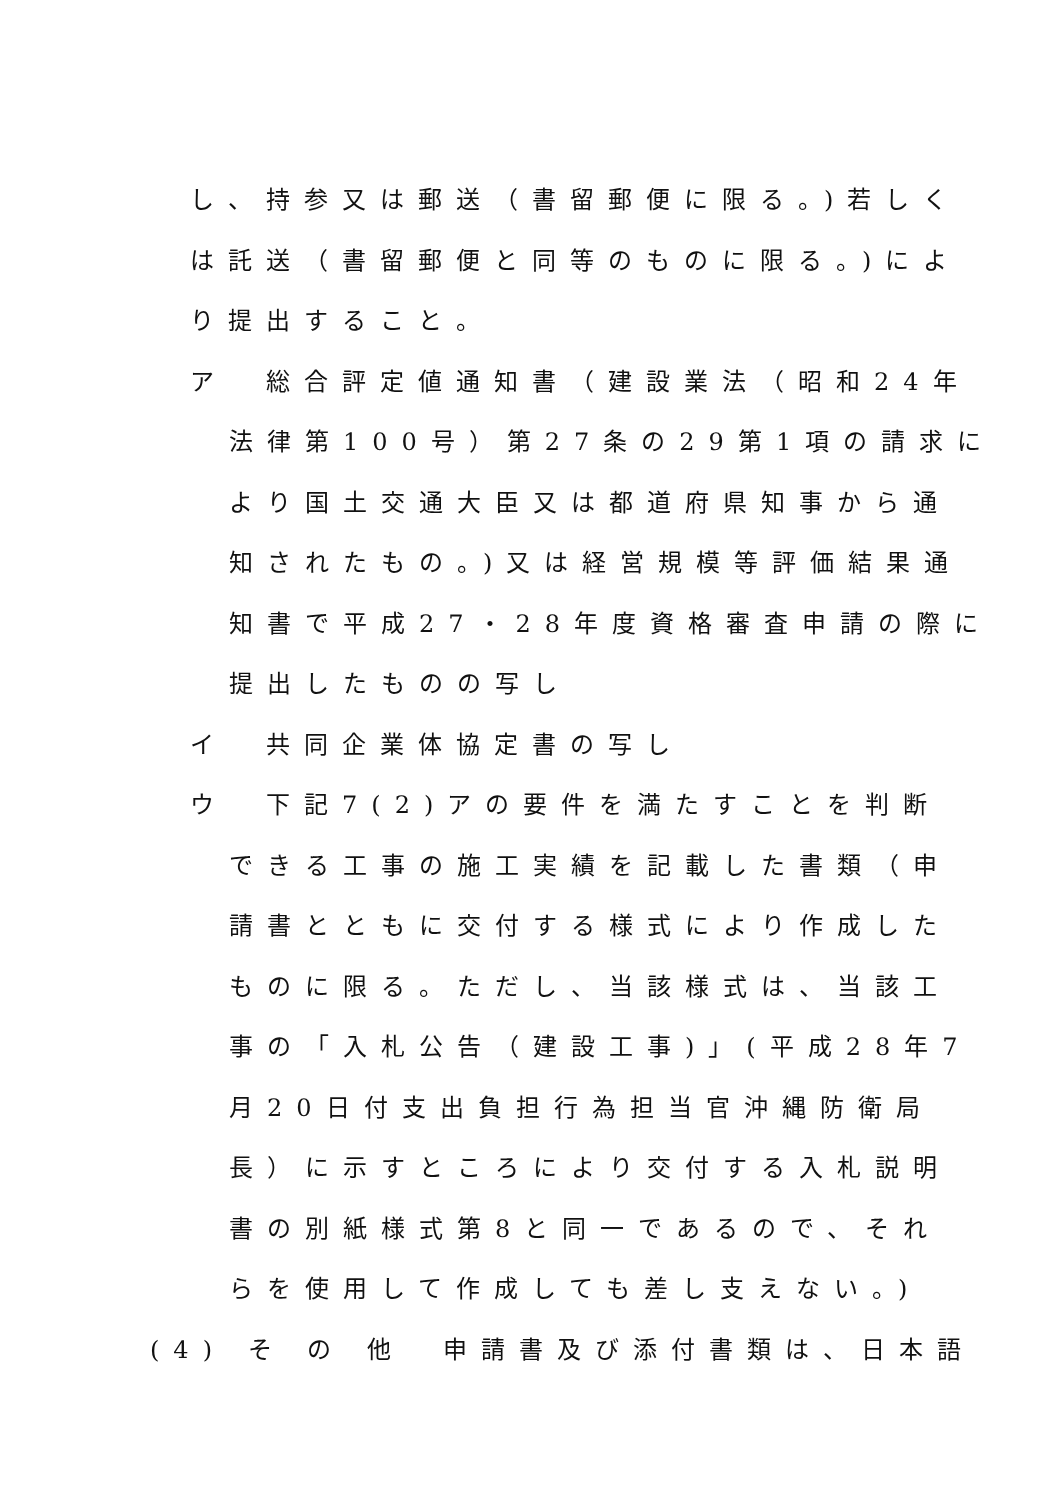し、持参又は郵送（書留郵便に限る。)若しく
は託送（書留郵便と同等のものに限る。)によ
り提出すること。
ア　総合評定値通知書（建設業法（昭和24年
法律第100号）第27条の29第1項の請求に
より国土交通大臣又は都道府県知事から通
知されたもの。)又は経営規模等評価結果通
知書で平成27・28年度資格審査申請の際に
提出したものの写し
イ　共同企業体協定書の写し
ウ　下記7(2)アの要件を満たすことを判断
できる工事の施工実績を記載した書類（申
請書とともに交付する様式により作成した
ものに限る。ただし、当該様式は、当該工
事の「入札公告（建設工事)」(平成28年7
月20日付支出負担行為担当官沖縄防衛局
長）に示すところにより交付する入札説明
書の別紙様式第8と同一であるので、それ
らを使用して作成しても差し支えない。)
(4) そ の 他　申請書及び添付書類は、日本語